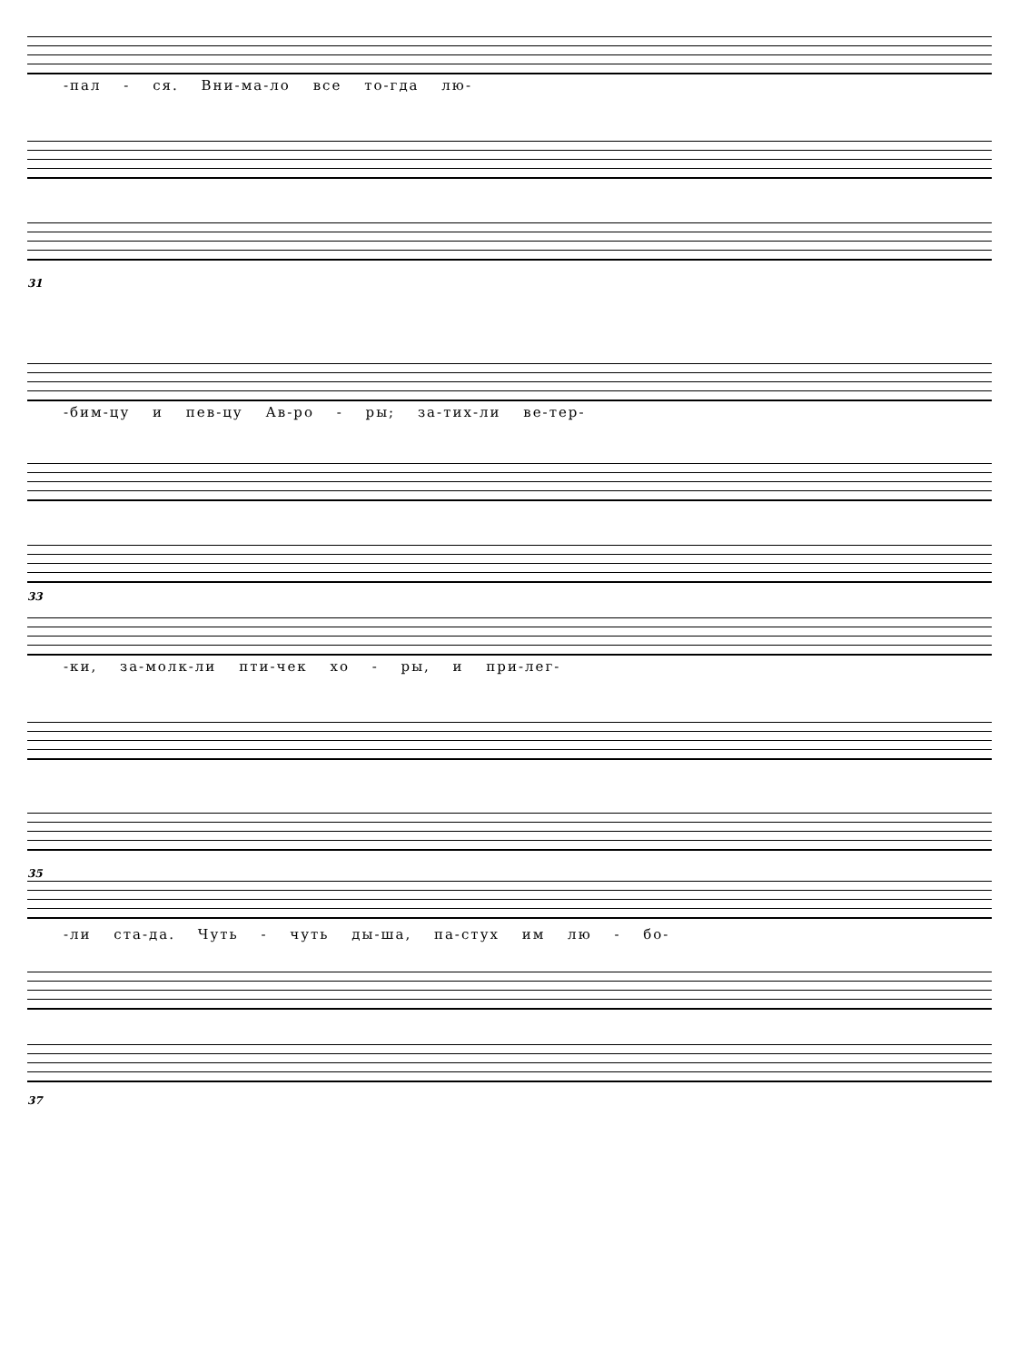-пал - ся. Вни-ма-ло все то-гда лю-
31
-бим-цу и пев-цу Ав-ро - ры; за-тих-ли ве-тер-
33
-ки, за-молк-ли пти-чек хо - ры, и при-лег-
35
-ли ста-да. Чуть - чуть ды-ша, па-стух им лю - бо-
37